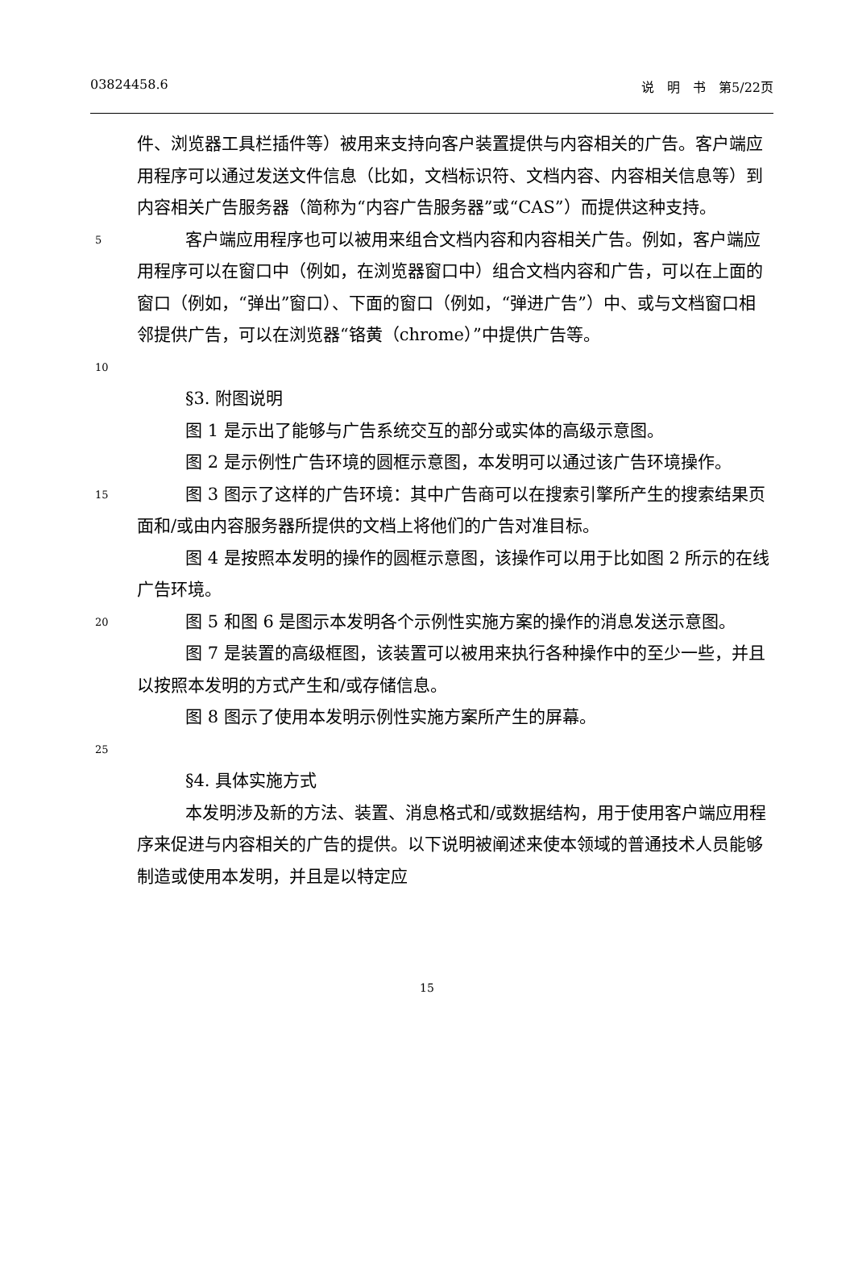03824458.6 说　明　书　第5/22页
件、浏览器工具栏插件等）被用来支持向客户装置提供与内容相关的广告。客户端应用程序可以通过发送文件信息（比如，文档标识符、文档内容、内容相关信息等）到内容相关广告服务器（简称为“内容广告服务器”或“CAS”）而提供这种支持。
5
客户端应用程序也可以被用来组合文档内容和内容相关广告。例如，客户端应用程序可以在窗口中（例如，在浏览器窗口中）组合文档内容和广告，可以在上面的窗口（例如，“弹出”窗口）、下面的窗口（例如，“弹进广告”）中、或与文档窗口相邻提供广告，可以在浏览器“铬黄（chrome）”中提供广告等。
10
§3. 附图说明
图 1 是示出了能够与广告系统交互的部分或实体的高级示意图。
图 2 是示例性广告环境的圆框示意图，本发明可以通过该广告环境操作。
15
图 3 图示了这样的广告环境：其中广告商可以在搜索引擎所产生的搜索结果页面和/或由内容服务器所提供的文档上将他们的广告对准目标。
图 4 是按照本发明的操作的圆框示意图，该操作可以用于比如图 2 所示的在线广告环境。
20
图 5 和图 6 是图示本发明各个示例性实施方案的操作的消息发送示意图。
图 7 是装置的高级框图，该装置可以被用来执行各种操作中的至少一些，并且以按照本发明的方式产生和/或存储信息。
图 8 图示了使用本发明示例性实施方案所产生的屏幕。
25
§4. 具体实施方式
本发明涉及新的方法、装置、消息格式和/或数据结构，用于使用客户端应用程序来促进与内容相关的广告的提供。以下说明被阐述来使本领域的普通技术人员能够制造或使用本发明，并且是以特定应
15